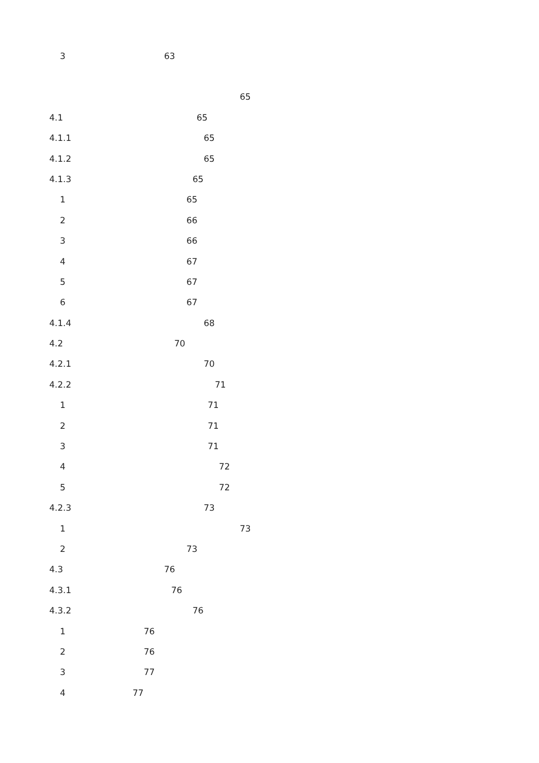3 63 65
4.1 65
4.1.1 65
4.1.2 65
4.1.3 65
1 65
2 66
3 66
4 67
5 67
6 67
4.1.4 68
4.2 70
4.2.1 70
4.2.2 71
1 71
2 71
3 71
4 72
5 72
4.2.3 73
1 73
2 73
4.3 76
4.3.1 76
4.3.2 76
1 76
2 76
3 77
4 77